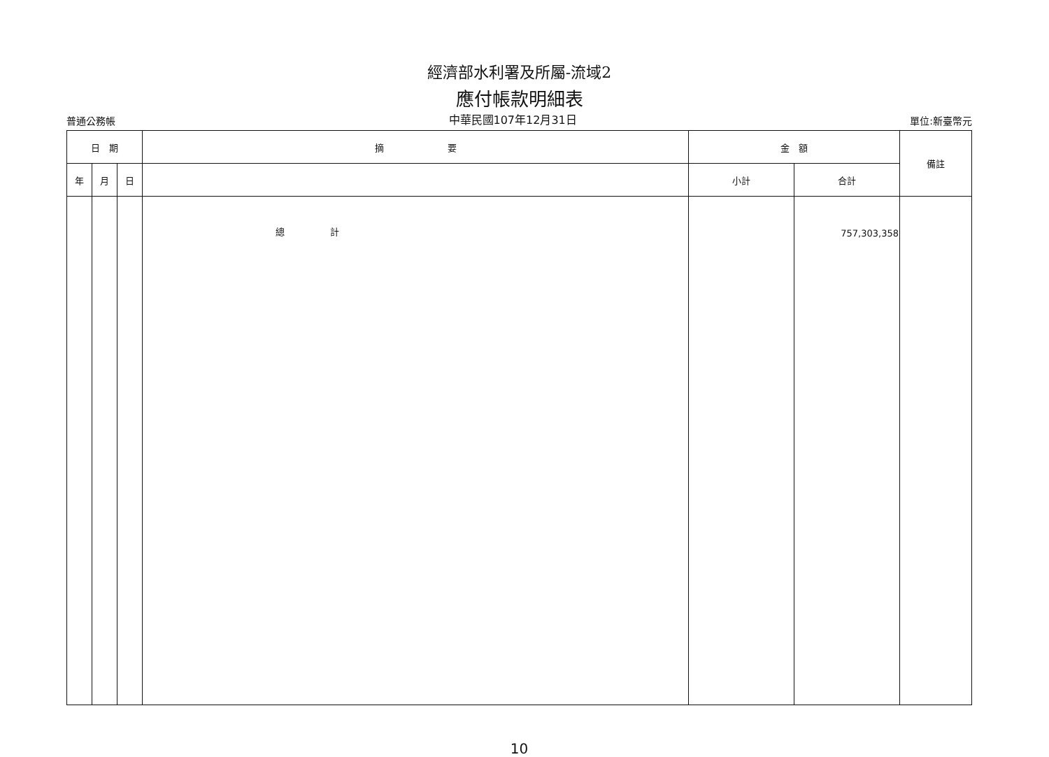經濟部水利署及所屬-流域2
應付帳款明細表
普通公務帳 中華民國107年12月31日 單位:新臺幣元
| 日 期 | | | 摘 要 | 金 額 | | 備註 |
| --- | --- | --- | --- | --- | --- | --- |
| 年 | 月 | 日 | | 小計 | 合計 | |
| | | | 總 計 | | 757,303,358 | |
10